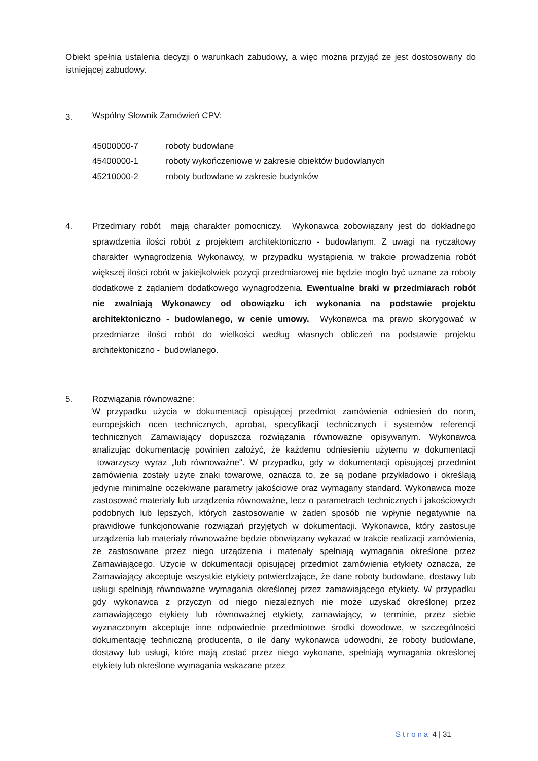Obiekt spełnia ustalenia decyzji o warunkach zabudowy, a więc można przyjąć że jest dostosowany do istniejącej zabudowy.
3.
Wspólny Słownik Zamówień CPV:
| 45000000-7 | roboty budowlane |
| 45400000-1 | roboty wykończeniowe w zakresie obiektów budowlanych |
| 45210000-2 | roboty budowlane w zakresie budynków |
4.
Przedmiary robót mają charakter pomocniczy. Wykonawca zobowiązany jest do dokładnego sprawdzenia ilości robót z projektem architektoniczno - budowlanym. Z uwagi na ryczałtowy charakter wynagrodzenia Wykonawcy, w przypadku wystąpienia w trakcie prowadzenia robót większej ilości robót w jakiejkolwiek pozycji przedmiarowej nie będzie mogło być uznane za roboty dodatkowe z żądaniem dodatkowego wynagrodzenia. Ewentualne braki w przedmiarach robót nie zwalniają Wykonawcy od obowiązku ich wykonania na podstawie projektu architektoniczno - budowlanego, w cenie umowy. Wykonawca ma prawo skorygować w przedmiarze ilości robót do wielkości według własnych obliczeń na podstawie projektu architektoniczno - budowlanego.
5. Rozwiązania równoważne:
W przypadku użycia w dokumentacji opisującej przedmiot zamówienia odniesień do norm, europejskich ocen technicznych, aprobat, specyfikacji technicznych i systemów referencji technicznych Zamawiający dopuszcza rozwiązania równoważne opisywanym. Wykonawca analizując dokumentację powinien założyć, że każdemu odniesieniu użytemu w dokumentacji towarzyszy wyraz „lub równoważne". W przypadku, gdy w dokumentacji opisującej przedmiot zamówienia zostały użyte znaki towarowe, oznacza to, że są podane przykładowo i określają jedynie minimalne oczekiwane parametry jakościowe oraz wymagany standard. Wykonawca może zastosować materiały lub urządzenia równoważne, lecz o parametrach technicznych i jakościowych podobnych lub lepszych, których zastosowanie w żaden sposób nie wpłynie negatywnie na prawidłowe funkcjonowanie rozwiązań przyjętych w dokumentacji. Wykonawca, który zastosuje urządzenia lub materiały równoważne będzie obowiązany wykazać w trakcie realizacji zamówienia, że zastosowane przez niego urządzenia i materiały spełniają wymagania określone przez Zamawiającego. Użycie w dokumentacji opisującej przedmiot zamówienia etykiety oznacza, że Zamawiający akceptuje wszystkie etykiety potwierdzające, że dane roboty budowlane, dostawy lub usługi spełniają równoważne wymagania określonej przez zamawiającego etykiety. W przypadku gdy wykonawca z przyczyn od niego niezależnych nie może uzyskać określonej przez zamawiającego etykiety lub równoważnej etykiety, zamawiający, w terminie, przez siebie wyznaczonym akceptuje inne odpowiednie przedmiotowe środki dowodowe, w szczególności dokumentację techniczną producenta, o ile dany wykonawca udowodni, że roboty budowlane, dostawy lub usługi, które mają zostać przez niego wykonane, spełniają wymagania określonej etykiety lub określone wymagania wskazane przez
Strona 4 | 31